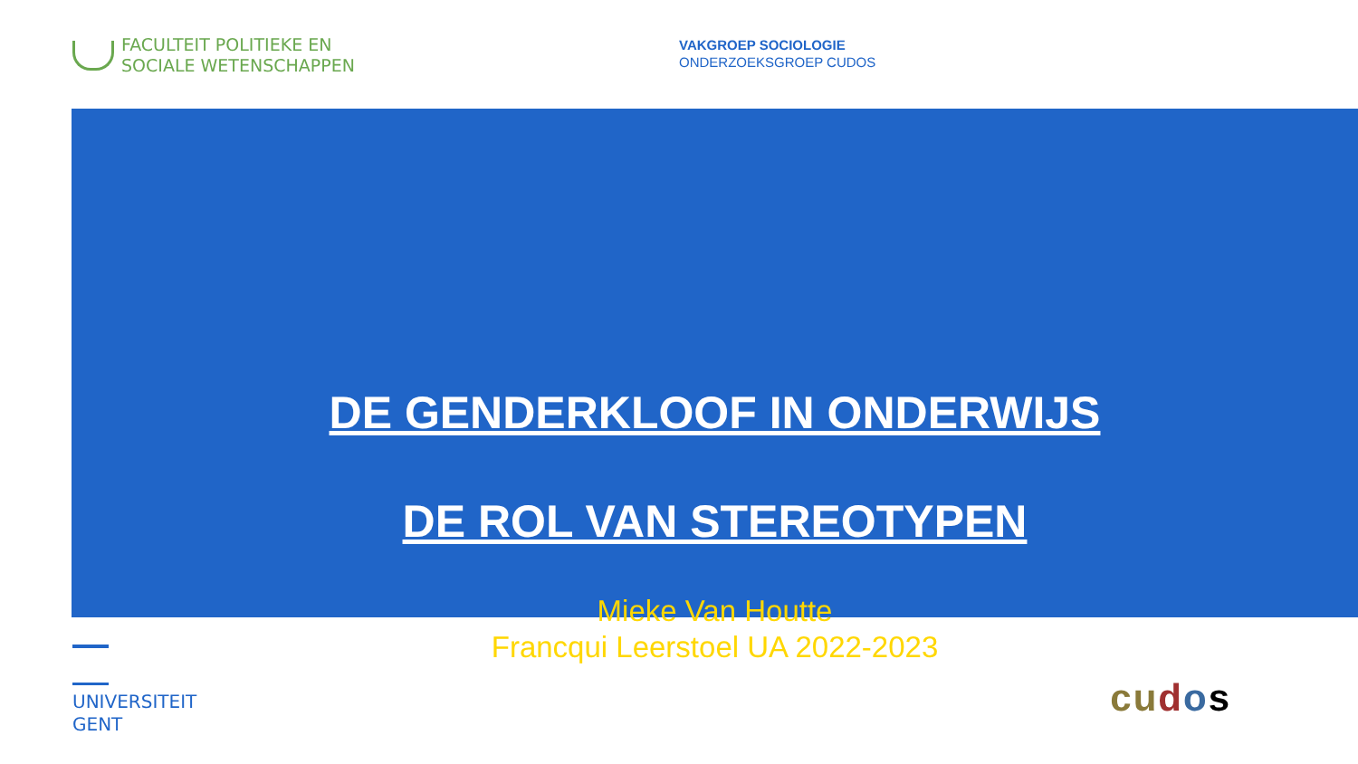FACULTEIT POLITIEKE EN
SOCIALE WETENSCHAPPEN
VAKGROEP SOCIOLOGIE
ONDERZOEKSGROEP CUDOS
DE GENDERKLOOF IN ONDERWIJS
DE ROL VAN STEREOTYPEN
Mieke Van Houtte
Francqui Leerstoel UA 2022-2023
UNIVERSITEIT
GENT
cu dos